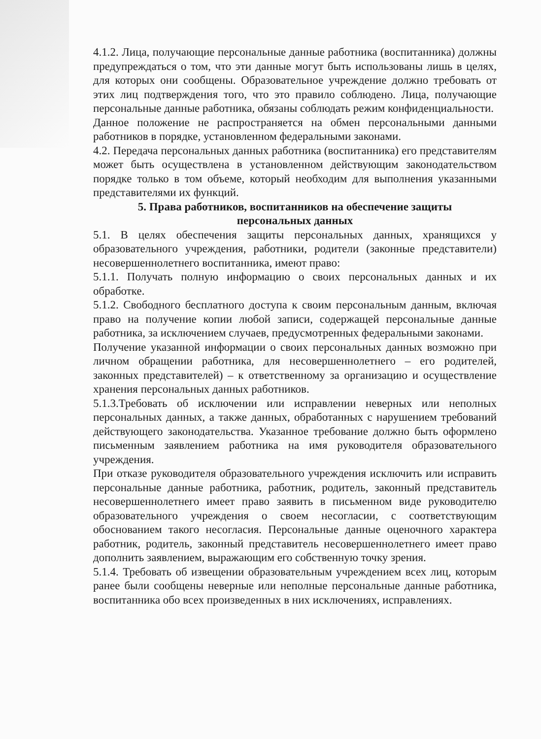4.1.2. Лица, получающие персональные данные работника (воспитанника) должны предупреждаться о том, что эти данные могут быть использованы лишь в целях, для которых они сообщены. Образовательное учреждение должно требовать от этих лиц подтверждения того, что это правило соблюдено. Лица, получающие персональные данные работника, обязаны соблюдать режим конфиденциальности.
Данное положение не распространяется на обмен персональными данными работников в порядке, установленном федеральными законами.
4.2. Передача персональных данных работника (воспитанника) его представителям может быть осуществлена в установленном действующим законодательством порядке только в том объеме, который необходим для выполнения указанными представителями их функций.
5. Права работников, воспитанников на обеспечение защиты
персональных данных
5.1. В целях обеспечения защиты персональных данных, хранящихся у образовательного учреждения, работники, родители (законные представители) несовершеннолетнего воспитанника, имеют право:
5.1.1. Получать полную информацию о своих персональных данных и их обработке.
5.1.2. Свободного бесплатного доступа к своим персональным данным, включая право на получение копии любой записи, содержащей персональные данные работника, за исключением случаев, предусмотренных федеральными законами.
Получение указанной информации о своих персональных данных возможно при личном обращении работника, для несовершеннолетнего – его родителей, законных представителей) – к ответственному за организацию и осуществление хранения персональных данных работников.
5.1.3.Требовать об исключении или исправлении неверных или неполных персональных данных, а также данных, обработанных с нарушением требований действующего законодательства. Указанное требование должно быть оформлено письменным заявлением работника на имя руководителя образовательного учреждения.
При отказе руководителя образовательного учреждения исключить или исправить персональные данные работника, работник, родитель, законный представитель несовершеннолетнего имеет право заявить в письменном виде руководителю образовательного учреждения о своем несогласии, с соответствующим обоснованием такого несогласия. Персональные данные оценочного характера работник, родитель, законный представитель несовершеннолетнего имеет право дополнить заявлением, выражающим его собственную точку зрения.
5.1.4. Требовать об извещении образовательным учреждением всех лиц, которым ранее были сообщены неверные или неполные персональные данные работника, воспитанника обо всех произведенных в них исключениях, исправлениях.